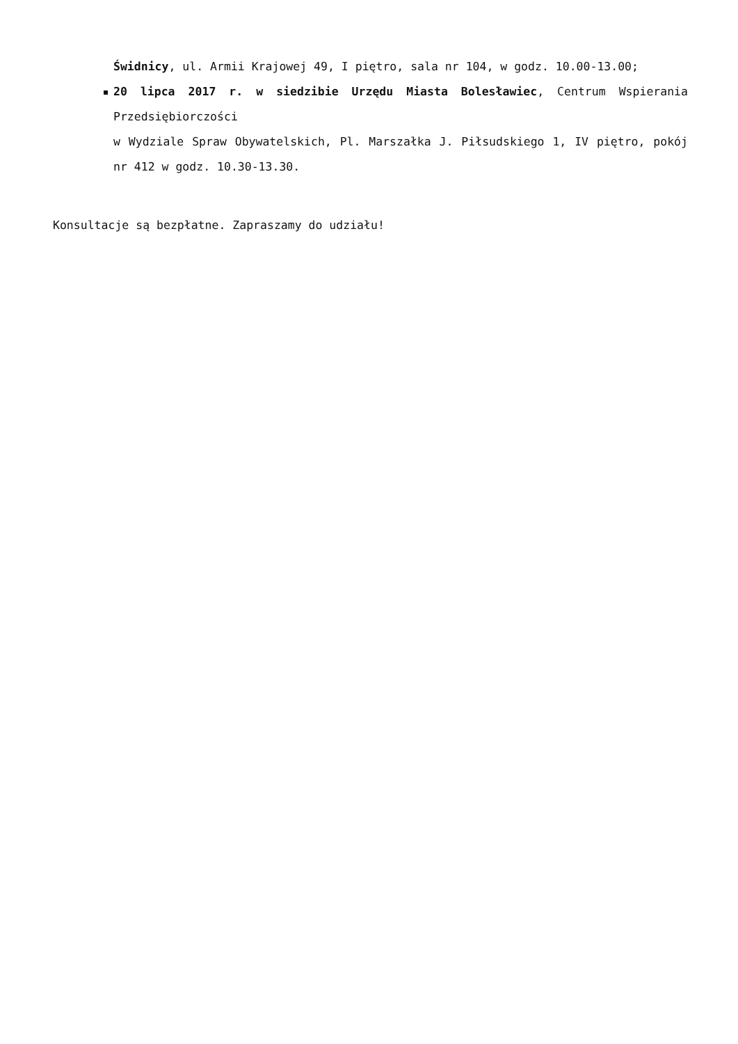Świdnicy, ul. Armii Krajowej 49, I piętro, sala nr 104, w godz. 10.00-13.00;
20 lipca 2017 r. w siedzibie Urzędu Miasta Bolesławiec, Centrum Wspierania Przedsiębiorczości
w Wydziale Spraw Obywatelskich, Pl. Marszałka J. Piłsudskiego 1, IV piętro, pokój nr 412 w godz. 10.30-13.30.
Konsultacje są bezpłatne. Zapraszamy do udziału!